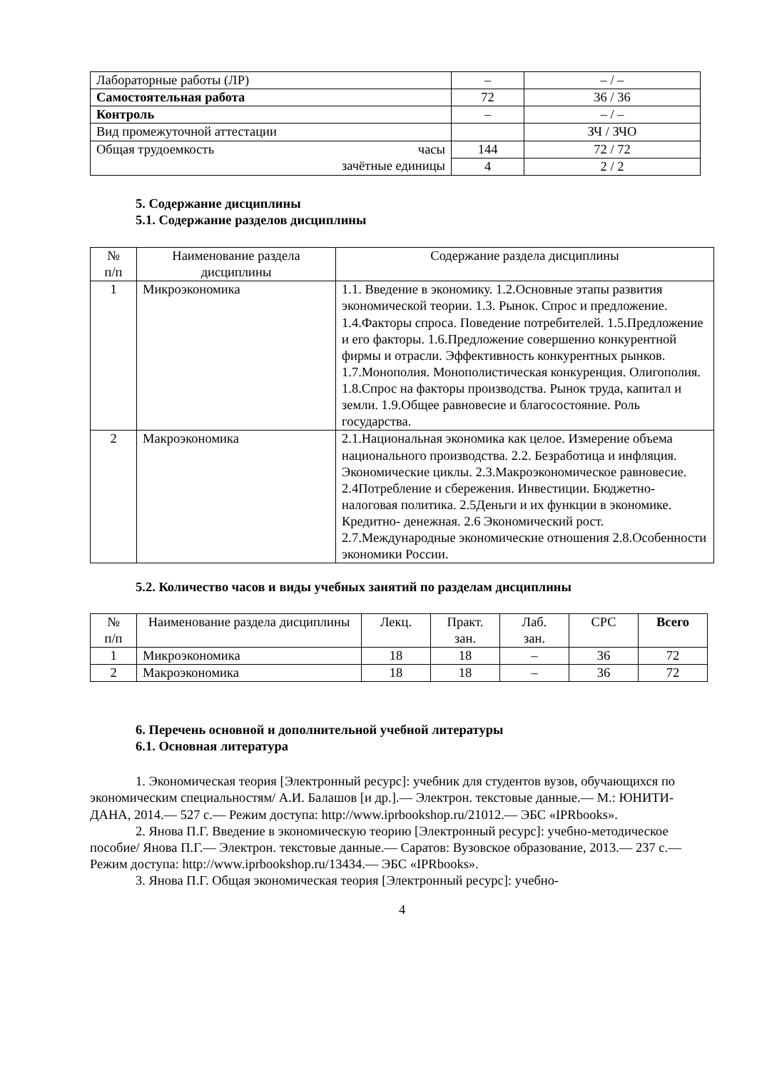| Лабораторные работы (ЛР) | – | – / – |
| Самостоятельная работа | 72 | 36 / 36 |
| Контроль | – | – / – |
| Вид промежуточной аттестации | | ЗЧ / ЗЧО |
| Общая трудоемкость часы зачётные единицы | 144 | 72 / 72 |
| | 4 | 2 / 2 |
5. Содержание дисциплины
5.1. Содержание разделов дисциплины
| № п/п | Наименование раздела дисциплины | Содержание раздела дисциплины |
| --- | --- | --- |
| 1 | Микроэкономика | 1.1. Введение в экономику. 1.2.Основные этапы развития экономической теории. 1.3. Рынок. Спрос и предложение. 1.4.Факторы спроса. Поведение потребителей. 1.5.Предложение и его факторы. 1.6.Предложение совершенно конкурентной фирмы и отрасли. Эффективность конкурентных рынков. 1.7.Монополия. Монополистическая конкуренция. Олигополия. 1.8.Спрос на факторы производства. Рынок труда, капитал и земли. 1.9.Общее равновесие и благосостояние. Роль государства. |
| 2 | Макроэкономика | 2.1.Национальная экономика как целое. Измерение объема национального производства. 2.2. Безработица и инфляция. Экономические циклы. 2.3.Макроэкономическое равновесие. 2.4Потребление и сбережения. Инвестиции. Бюджетно-налоговая политика. 2.5Деньги и их функции в экономике. Кредитно- денежная. 2.6 Экономический рост. 2.7.Международные экономические отношения 2.8.Особенности экономики России. |
5.2. Количество часов и виды учебных занятий по разделам дисциплины
| № п/п | Наименование раздела дисциплины | Лекц. | Практ. зан. | Лаб. зан. | СРС | Всего |
| --- | --- | --- | --- | --- | --- | --- |
| 1 | Микроэкономика | 18 | 18 | – | 36 | 72 |
| 2 | Макроэкономика | 18 | 18 | – | 36 | 72 |
6. Перечень основной и дополнительной учебной литературы
6.1. Основная литература
1. Экономическая теория [Электронный ресурс]: учебник для студентов вузов, обучающихся по экономическим специальностям/ А.И. Балашов [и др.].— Электрон. текстовые данные.— М.: ЮНИТИ-ДАНА, 2014.— 527 с.— Режим доступа: http://www.iprbookshop.ru/21012.— ЭБС «IPRbooks».
2. Янова П.Г. Введение в экономическую теорию [Электронный ресурс]: учебно-методическое пособие/ Янова П.Г.— Электрон. текстовые данные.— Саратов: Вузовское образование, 2013.— 237 с.— Режим доступа: http://www.iprbookshop.ru/13434.— ЭБС «IPRbooks».
3. Янова П.Г. Общая экономическая теория [Электронный ресурс]: учебно-
4